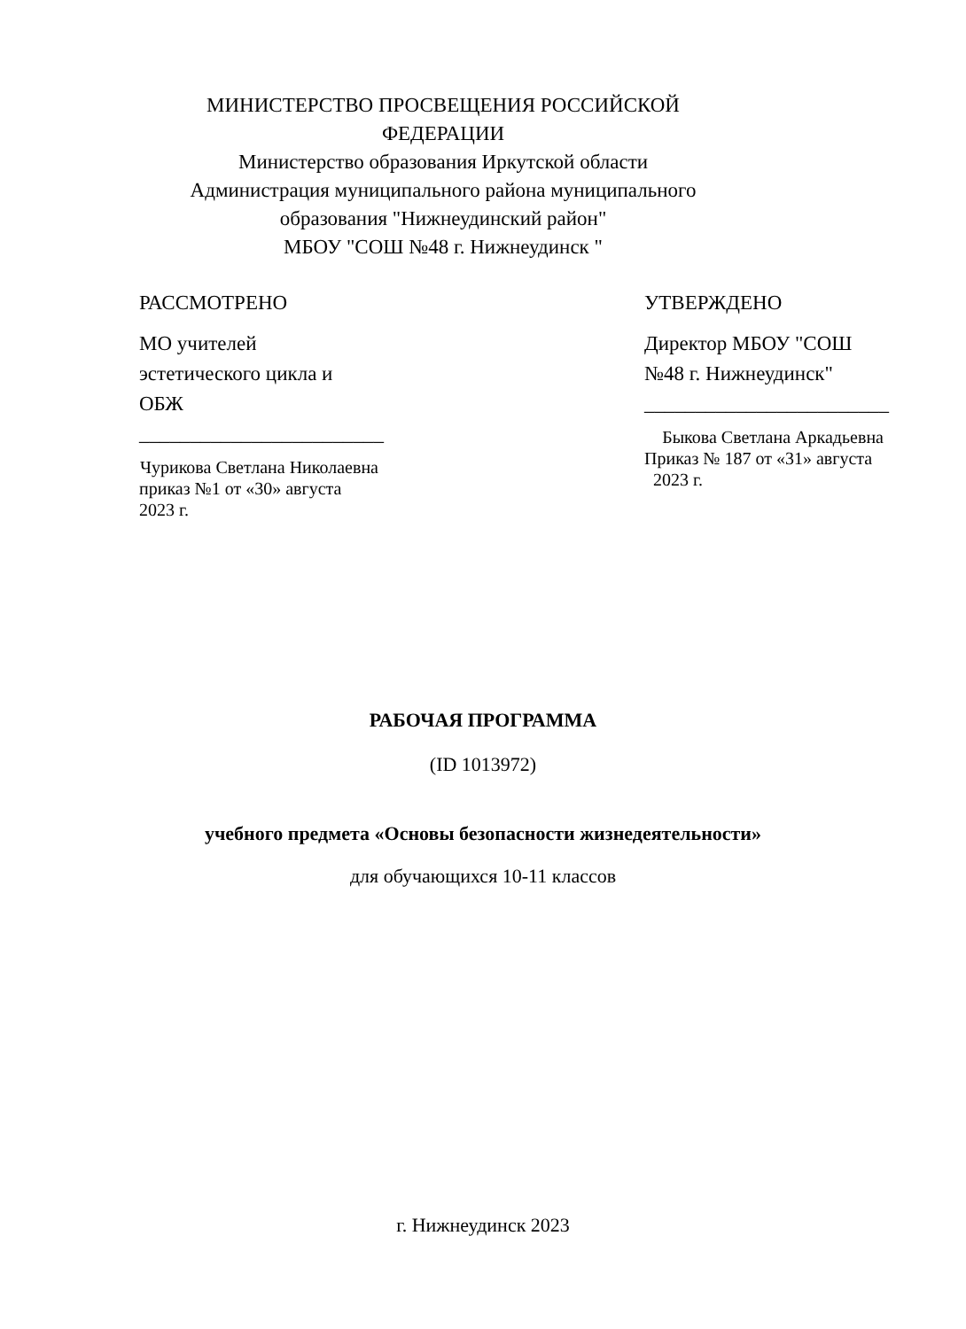МИНИСТЕРСТВО ПРОСВЕЩЕНИЯ РОССИЙСКОЙ ФЕДЕРАЦИИ
Министерство образования Иркутской области
Администрация муниципального района муниципального образования "Нижнеудинский район"
МБОУ "СОШ №48 г. Нижнеудинск "
РАССМОТРЕНО
МО учителей эстетического цикла и ОБЖ
________________________
Чурикова Светлана Николаевна
приказ №1 от «30» августа 2023 г.
УТВЕРЖДЕНО
Директор МБОУ "СОШ №48 г. Нижнеудинск"
________________________
Быкова Светлана Аркадьевна
Приказ № 187 от «31» августа 2023 г.
РАБОЧАЯ ПРОГРАММА
(ID 1013972)
учебного предмета «Основы безопасности жизнедеятельности»
для обучающихся 10-11 классов
г. Нижнеудинск 2023